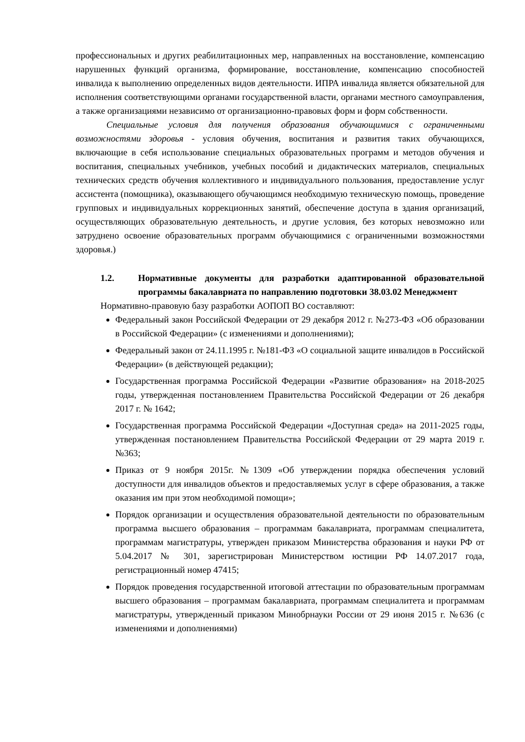профессиональных и других реабилитационных мер, направленных на восстановление, компенсацию нарушенных функций организма, формирование, восстановление, компенсацию способностей инвалида к выполнению определенных видов деятельности. ИПРА инвалида является обязательной для исполнения соответствующими органами государственной власти, органами местного самоуправления, а также организациями независимо от организационно-правовых форм и форм собственности.
Специальные условия для получения образования обучающимися с ограниченными возможностями здоровья - условия обучения, воспитания и развития таких обучающихся, включающие в себя использование специальных образовательных программ и методов обучения и воспитания, специальных учебников, учебных пособий и дидактических материалов, специальных технических средств обучения коллективного и индивидуального пользования, предоставление услуг ассистента (помощника), оказывающего обучающимся необходимую техническую помощь, проведение групповых и индивидуальных коррекционных занятий, обеспечение доступа в здания организаций, осуществляющих образовательную деятельность, и другие условия, без которых невозможно или затруднено освоение образовательных программ обучающимися с ограниченными возможностями здоровья.)
1.2. Нормативные документы для разработки адаптированной образовательной программы бакалавриата по направлению подготовки 38.03.02 Менеджмент
Нормативно-правовую базу разработки АОПОП ВО составляют:
Федеральный закон Российской Федерации от 29 декабря 2012 г. №273-ФЗ «Об образовании в Российской Федерации» (с изменениями и дополнениями);
Федеральный закон от 24.11.1995 г. №181-ФЗ «О социальной защите инвалидов в Российской Федерации» (в действующей редакции);
Государственная программа Российской Федерации «Развитие образования» на 2018-2025 годы, утвержденная постановлением Правительства Российской Федерации от 26 декабря 2017 г. № 1642;
Государственная программа Российской Федерации «Доступная среда» на 2011-2025 годы, утвержденная постановлением Правительства Российской Федерации от 29 марта 2019 г. №363;
Приказ от 9 ноября 2015г. №1309 «Об утверждении порядка обеспечения условий доступности для инвалидов объектов и предоставляемых услуг в сфере образования, а также оказания им при этом необходимой помощи»;
Порядок организации и осуществления образовательной деятельности по образовательным программа высшего образования – программам бакалавриата, программам специалитета, программам магистратуры, утвержден приказом Министерства образования и науки РФ от 5.04.2017 № 301, зарегистрирован Министерством юстиции РФ 14.07.2017 года, регистрационный номер 47415;
Порядок проведения государственной итоговой аттестации по образовательным программам высшего образования – программам бакалавриата, программам специалитета и программам магистратуры, утвержденный приказом Минобрнауки России от 29 июня 2015 г. №636 (с изменениями и дополнениями)